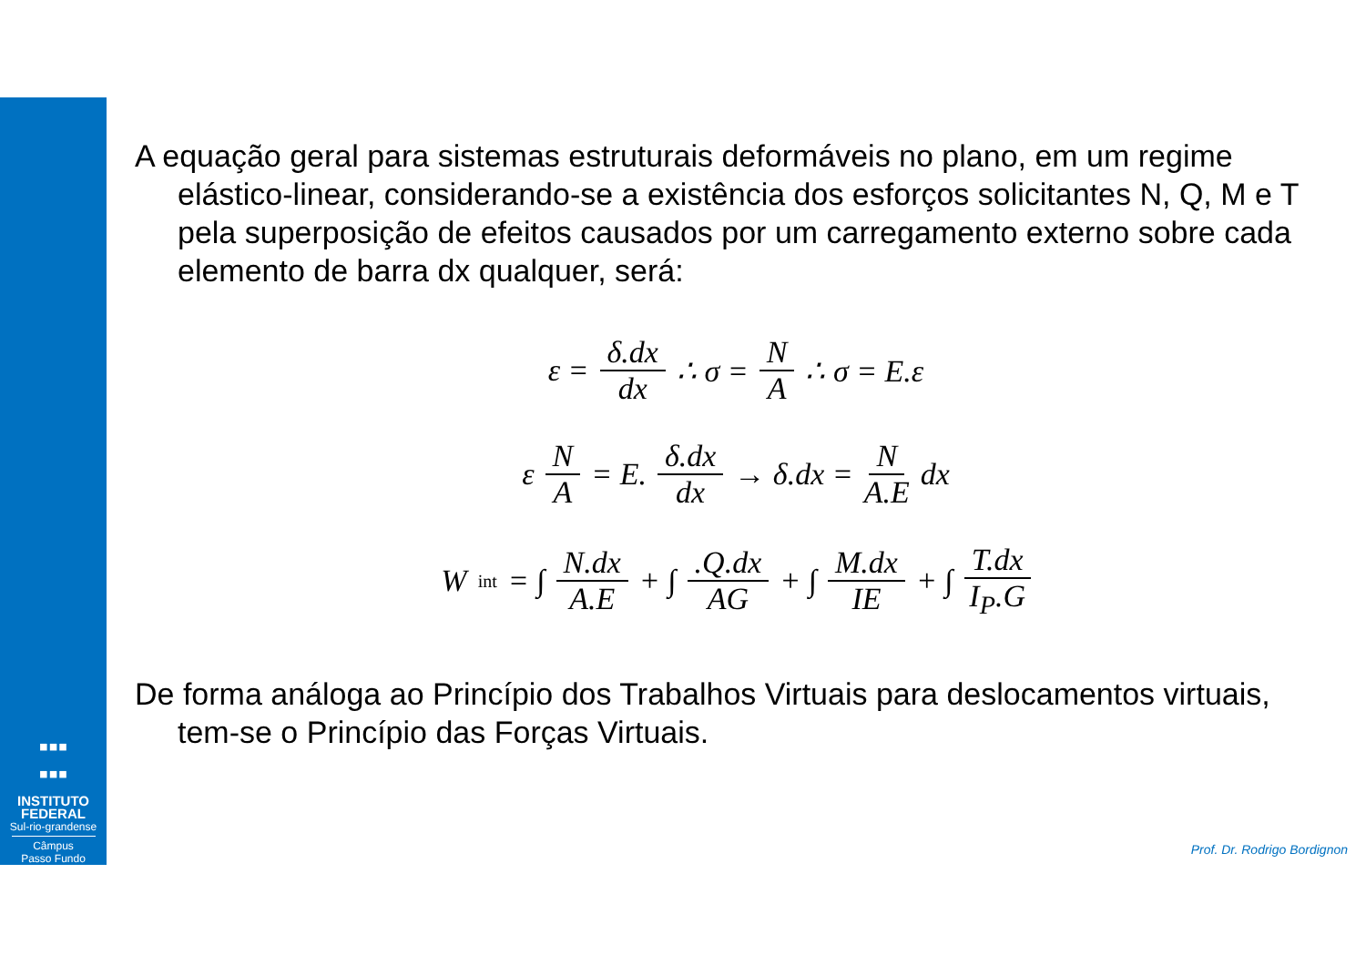▪▪▪
▪▪▪
INSTITUTO
FEDERAL
Sul-rio-grandense
Câmpus
Passo Fundo
A equação geral para sistemas estruturais deformáveis no plano, em um regime elástico-linear, considerando-se a existência dos esforços solicitantes N, Q, M e T pela superposição de efeitos causados por um carregamento externo sobre cada elemento de barra dx qualquer, será:
ε = δ.dx dx ∴ σ = N A ∴ σ = E.ε
ε N A = E. δ.dx dx → δ.dx = N A.E dx
W<sub>int</sub> = ∫ N.dx A.E + ∫.Q.dx AG + ∫ M.dx IE + ∫ T.dx I<sub>P</sub>.G
De forma análoga ao Princípio dos Trabalhos Virtuais para deslocamentos virtuais, tem-se o Princípio das Forças Virtuais.
Prof. Dr. Rodrigo Bordignon